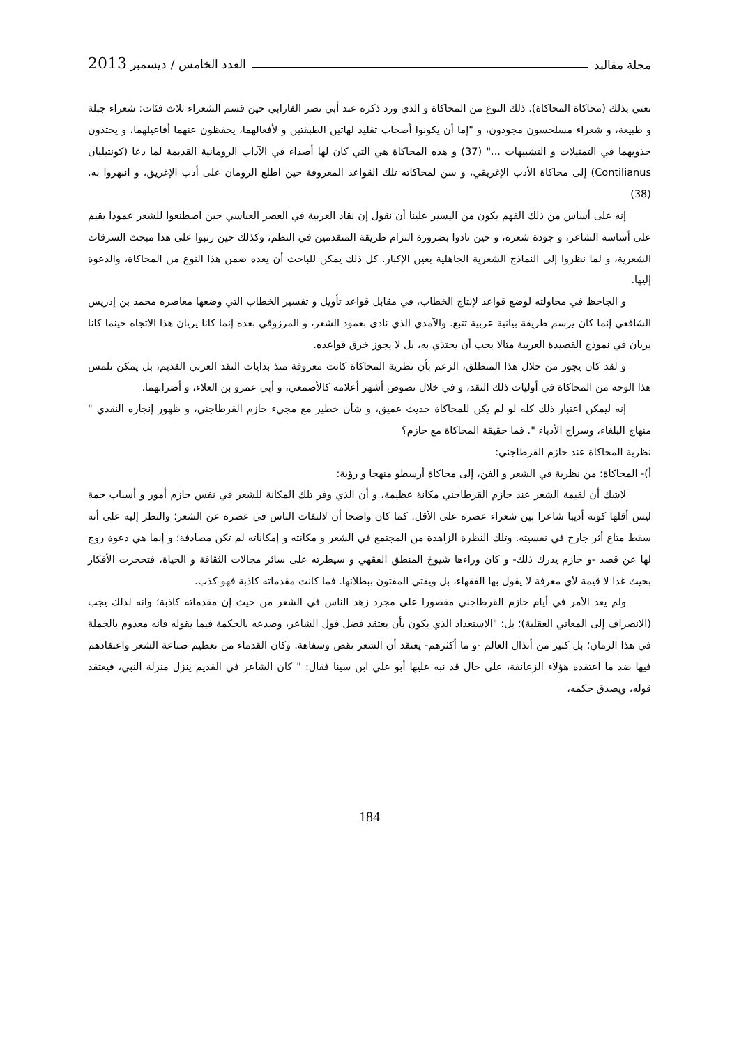مجلة مقاليد العدد الخامس / ديسمبر 2013
نعني بذلك (محاكاة المحاكاة). ذلك النوع من المحاكاة و الذي ورد ذكره عند أبي نصر الفارابي حين قسم الشعراء ثلاث فئات: شعراء جبلة و طبيعة، و شعراء مسلجسون مجودون، و "إما أن يكونوا أصحاب تقليد لهاتين الطبقتين و لأفعالهما، يحفظون عنهما أفاعيلهما، و يحتذون حذويهما في التمثيلات و التشبيهات ..." (37) و هذه المحاكاة هي التي كان لها أصداء في الآداب الرومانية القديمة لما دعا (كونتيليان Contilianus) إلى محاكاة الأدب الإغريقي، و سن لمحاكاته تلك القواعد المعروفة حين اطلع الرومان على أدب الإغريق، و انبهروا به. (38)
إنه على أساس من ذلك الفهم يكون من اليسير علينا أن نقول إن نقاد العربية في العصر العباسي حين اصطنعوا للشعر عمودا يقيم على أساسه الشاعر، و جودة شعره، و حين نادوا بضرورة التزام طريقة المتقدمين في النظم، وكذلك حين رتبوا على هذا مبحث السرقات الشعرية، و لما نظروا إلى النماذج الشعرية الجاهلية بعين الإكبار. كل ذلك يمكن للباحث أن يعده ضمن هذا النوع من المحاكاة، والدعوة إليها.
و الجاحظ في محاولته لوضع قواعد لإنتاج الخطاب، في مقابل قواعد تأويل و تفسير الخطاب التي وضعها معاصره محمد بن إدريس الشافعي إنما كان يرسم طريقة بيانية عربية تتبع. والآمدي الذي نادى بعمود الشعر، و المرزوقي بعده إنما كانا يريان هذا الاتجاه حينما كانا يريان في نموذج القصيدة العربية مثالا يجب أن يحتذي به، بل لا يجوز خرق قواعده.
و لقد كان يجوز من خلال هذا المنطلق، الزعم بأن نظرية المحاكاة كانت معروفة منذ بدايات النقد العربي القديم، بل يمكن تلمس هذا الوجه من المحاكاة في أوليات ذلك النقد، و في خلال نصوص أشهر أعلامه كالأصمعي، و أبي عمرو بن العلاء، و أضرابهما.
إنه ليمكن اعتبار ذلك كله لو لم يكن للمحاكاة حديث عميق، و شأن خطير مع مجيء حازم القرطاجني، و ظهور إنجازه النقدي " منهاج البلغاء، وسراج الأدباء ". فما حقيقة المحاكاة مع حازم؟
نظرية المحاكاة عند حازم القرطاجني:
أ)- المحاكاة: من نظرية في الشعر و الفن، إلى محاكاة أرسطو منهجا و رؤية:
لاشك أن لقيمة الشعر عند حازم القرطاجني مكانة عظيمة، و أن الذي وفر تلك المكانة للشعر في نفس حازم أمور و أسباب جمة ليس أقلها كونه أديبا شاعرا بين شعراء عصره على الأقل. كما كان واضحا أن لالتفات الناس في عصره عن الشعر؛ والنظر إليه على أنه سقط متاع أثر جارح في نفسيته. وتلك النظرة الزاهدة من المجتمع في الشعر و مكانته و إمكاناته لم تكن مصادفة؛ و إنما هي دعوة روج لها عن قصد -و حازم يدرك ذلك- و كان وراءها شيوخ المنطق الفقهي و سيطرته على سائر مجالات الثقافة و الحياة، فتحجرت الأفكار بحيث غدا لا قيمة لأي معرفة لا يقول بها الفقهاء، بل ويفتي المفتون ببطلانها. فما كانت مقدماته كاذبة فهو كذب.
ولم يعد الأمر في أيام حازم القرطاجني مقصورا على مجرد زهد الناس في الشعر من حيث إن مقدماته كاذبة؛ وانه لذلك يجب (الانصراف إلى المعاني العقلية)؛ بل: "الاستعداد الذي يكون بأن يعتقد فضل قول الشاعر، وصدعه بالحكمة فيما يقوله فانه معدوم بالجملة في هذا الزمان؛ بل كثير من أنذال العالم -و ما أكثرهم- يعتقد أن الشعر نقص وسفاهة. وكان القدماء من تعظيم صناعة الشعر واعتقادهم فيها ضد ما اعتقده هؤلاء الزعانفة، على حال قد نبه عليها أبو علي ابن سينا فقال: " كان الشاعر في القديم ينزل منزلة النبي، فيعتقد قوله، ويصدق حكمه،
184